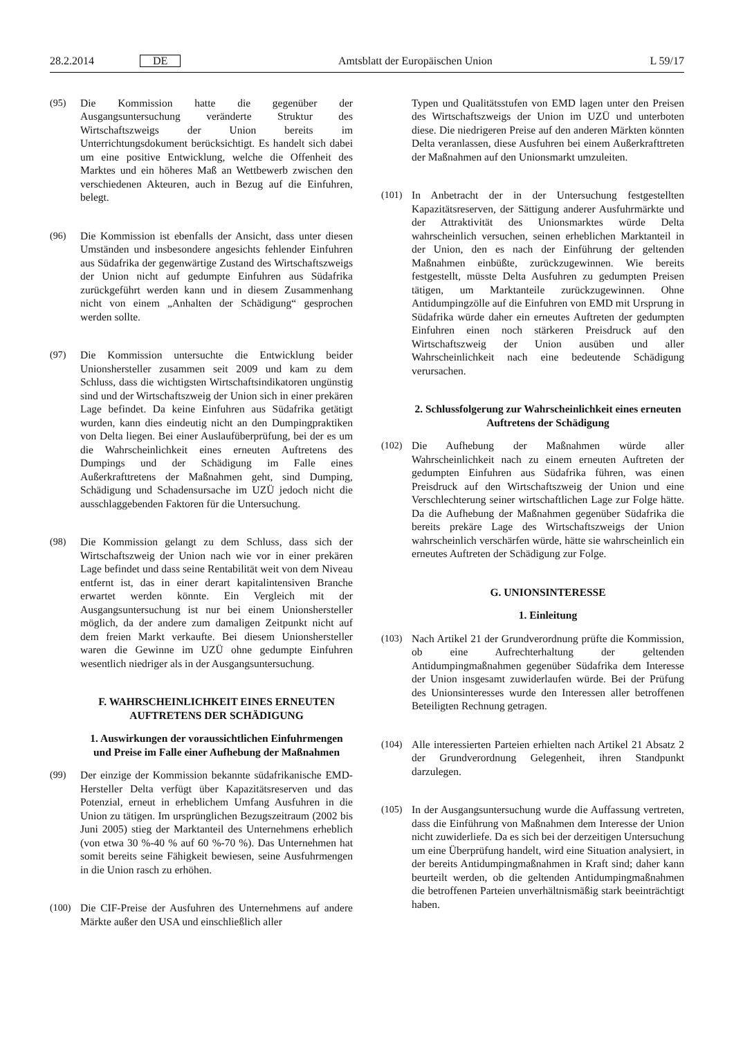28.2.2014 DE Amtsblatt der Europäischen Union L 59/17
(95) Die Kommission hatte die gegenüber der Ausgangsuntersuchung veränderte Struktur des Wirtschaftszweigs der Union bereits im Unterrichtungsdokument berücksichtigt. Es handelt sich dabei um eine positive Entwicklung, welche die Offenheit des Marktes und ein höheres Maß an Wettbewerb zwischen den verschiedenen Akteuren, auch in Bezug auf die Einfuhren, belegt.
(96) Die Kommission ist ebenfalls der Ansicht, dass unter diesen Umständen und insbesondere angesichts fehlender Einfuhren aus Südafrika der gegenwärtige Zustand des Wirtschaftszweigs der Union nicht auf gedumpte Einfuhren aus Südafrika zurückgeführt werden kann und in diesem Zusammenhang nicht von einem „Anhalten der Schädigung“ gesprochen werden sollte.
(97) Die Kommission untersuchte die Entwicklung beider Unionshersteller zusammen seit 2009 und kam zu dem Schluss, dass die wichtigsten Wirtschaftsindikatoren ungünstig sind und der Wirtschaftszweig der Union sich in einer prekären Lage befindet. Da keine Einfuhren aus Südafrika getätigt wurden, kann dies eindeutig nicht an den Dumpingpraktiken von Delta liegen. Bei einer Auslaufüberprüfung, bei der es um die Wahrscheinlichkeit eines erneuten Auftretens des Dumpings und der Schädigung im Falle eines Außerkrafttretens der Maßnahmen geht, sind Dumping, Schädigung und Schadensursache im UZÜ jedoch nicht die ausschlaggebenden Faktoren für die Untersuchung.
(98) Die Kommission gelangt zu dem Schluss, dass sich der Wirtschaftszweig der Union nach wie vor in einer prekären Lage befindet und dass seine Rentabilität weit von dem Niveau entfernt ist, das in einer derart kapitalintensiven Branche erwartet werden könnte. Ein Vergleich mit der Ausgangsuntersuchung ist nur bei einem Unionshersteller möglich, da der andere zum damaligen Zeitpunkt nicht auf dem freien Markt verkaufte. Bei diesem Unionshersteller waren die Gewinne im UZÜ ohne gedumpte Einfuhren wesentlich niedriger als in der Ausgangsuntersuchung.
F. WAHRSCHEINLICHKEIT EINES ERNEUTEN AUFTRETENS DER SCHÄDIGUNG
1. Auswirkungen der voraussichtlichen Einfuhrmengen und Preise im Falle einer Aufhebung der Maßnahmen
(99) Der einzige der Kommission bekannte südafrikanische EMD-Hersteller Delta verfügt über Kapazitätsreserven und das Potenzial, erneut in erheblichem Umfang Ausfuhren in die Union zu tätigen. Im ursprünglichen Bezugszeitraum (2002 bis Juni 2005) stieg der Marktanteil des Unternehmens erheblich (von etwa 30 %-40 % auf 60 %-70 %). Das Unternehmen hat somit bereits seine Fähigkeit bewiesen, seine Ausfuhrmengen in die Union rasch zu erhöhen.
(100) Die CIF-Preise der Ausfuhren des Unternehmens auf andere Märkte außer den USA und einschließlich aller
Typen und Qualitätsstufen von EMD lagen unter den Preisen des Wirtschaftszweigs der Union im UZÜ und unterboten diese. Die niedrigeren Preise auf den anderen Märkten könnten Delta veranlassen, diese Ausfuhren bei einem Außerkrafttreten der Maßnahmen auf den Unionsmarkt umzuleiten.
(101) In Anbetracht der in der Untersuchung festgestellten Kapazitätsreserven, der Sättigung anderer Ausfuhrmärkte und der Attraktivität des Unionsmarktes würde Delta wahrscheinlich versuchen, seinen erheblichen Marktanteil in der Union, den es nach der Einführung der geltenden Maßnahmen einbüßte, zurückzugewinnen. Wie bereits festgestellt, müsste Delta Ausfuhren zu gedumpten Preisen tätigen, um Marktanteile zurückzugewinnen. Ohne Antidumpingzölle auf die Einfuhren von EMD mit Ursprung in Südafrika würde daher ein erneutes Auftreten der gedumpten Einfuhren einen noch stärkeren Preisdruck auf den Wirtschaftszweig der Union ausüben und aller Wahrscheinlichkeit nach eine bedeutende Schädigung verursachen.
2. Schlussfolgerung zur Wahrscheinlichkeit eines erneuten Auftretens der Schädigung
(102) Die Aufhebung der Maßnahmen würde aller Wahrscheinlichkeit nach zu einem erneuten Auftreten der gedumpten Einfuhren aus Südafrika führen, was einen Preisdruck auf den Wirtschaftszweig der Union und eine Verschlechterung seiner wirtschaftlichen Lage zur Folge hätte. Da die Aufhebung der Maßnahmen gegenüber Südafrika die bereits prekäre Lage des Wirtschaftszweigs der Union wahrscheinlich verschärfen würde, hätte sie wahrscheinlich ein erneutes Auftreten der Schädigung zur Folge.
G. UNIONSINTERESSE
1. Einleitung
(103) Nach Artikel 21 der Grundverordnung prüfte die Kommission, ob eine Aufrechterhaltung der geltenden Antidumpingmaßnahmen gegenüber Südafrika dem Interesse der Union insgesamt zuwiderlaufen würde. Bei der Prüfung des Unionsinteresses wurde den Interessen aller betroffenen Beteiligten Rechnung getragen.
(104) Alle interessierten Parteien erhielten nach Artikel 21 Absatz 2 der Grundverordnung Gelegenheit, ihren Standpunkt darzulegen.
(105) In der Ausgangsuntersuchung wurde die Auffassung vertreten, dass die Einführung von Maßnahmen dem Interesse der Union nicht zuwiderliefe. Da es sich bei der derzeitigen Untersuchung um eine Überprüfung handelt, wird eine Situation analysiert, in der bereits Antidumpingmaßnahmen in Kraft sind; daher kann beurteilt werden, ob die geltenden Antidumpingmaßnahmen die betroffenen Parteien unverhältnismäßig stark beeinträchtigt haben.